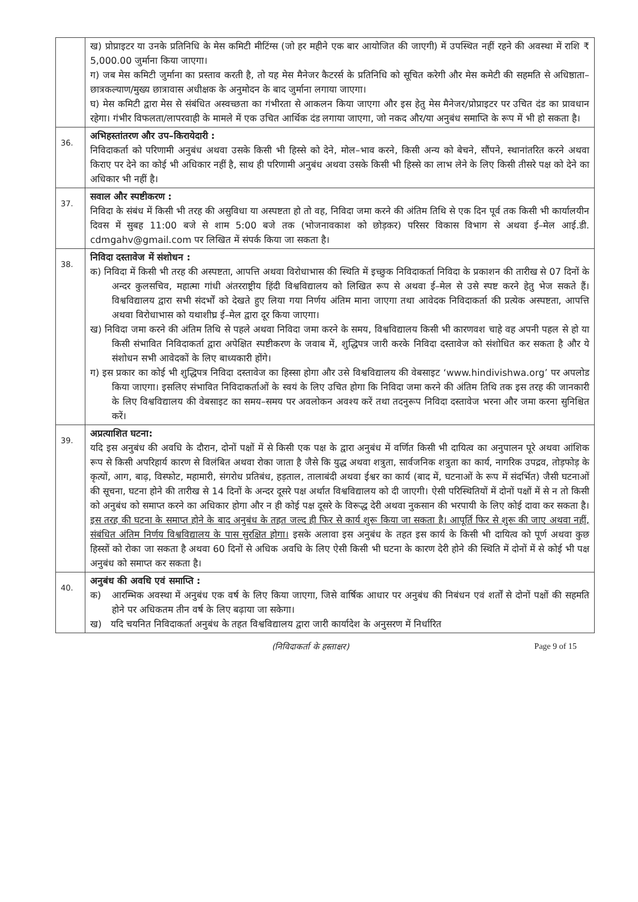| | ख) प्रोप्राइटर या उनके प्रतिनिधि के मेस कमिटी मीटिंग्स (जो हर महीने एक बार आयोजित की जाएगी) में उपस्थित नहीं रहने की अवस्था में राशि ₹ 5,000.00 जुर्माना किया जाएगा। ग) जब मेस कमिटी जुर्माना का प्रस्ताव करती है, तो यह मेस मैनेजर कैटरर्स के प्रतिनिधि को सूचित करेगी और मेस कमेटी की सहमति से अधिष्ठाता–छात्रकल्याण/मुख्य छात्रावास अधीक्षक के अनुमोदन के बाद जुर्माना लगाया जाएगा। घ) मेस कमिटी द्वारा मेस से संबंधित अस्वच्छता का गंभीरता से आकलन किया जाएगा और इस हेतु मेस मैनेजर/प्रोप्राइटर पर उचित दंड का प्रावधान रहेगा। गंभीर विफलता/लापरवाही के मामले में एक उचित आर्थिक दंड लगाया जाएगा, जो नकद और/या अनुबंध समाप्ति के रूप में भी हो सकता है। |
| 36. | अभिहस्तांतरण और उप–किरायेदारी : निविदाकर्ता को परिणामी अनुबंध अथवा उसके किसी भी हिस्से को देने, मोल–भाव करने, किसी अन्य को बेचने, सौंपने, स्थानांतरित करने अथवा किराए पर देने का कोई भी अधिकार नहीं है, साथ ही परिणामी अनुबंध अथवा उसके किसी भी हिस्से का लाभ लेने के लिए किसी तीसरे पक्ष को देने का अधिकार भी नहीं है। |
| 37. | सवाल और स्पष्टीकरण : निविदा के संबंध में किसी भी तरह की असुविधा या अस्पष्टता हो तो वह, निविदा जमा करने की अंतिम तिथि से एक दिन पूर्व तक किसी भी कार्यालयीन दिवस में सुबह 11:00 बजे से शाम 5:00 बजे तक (भोजनावकाश को छोड़कर) परिसर विकास विभाग से अथवा ई–मेल आई.डी. cdmgahv@gmail.com पर लिखित में संपर्क किया जा सकता है। |
| 38. | निविदा दस्तावेज में संशोधन : क) निविदा में किसी भी तरह की अस्पष्टता, आपत्ति अथवा विरोधाभास की स्थिति में इच्छुक निविदाकर्ता निविदा के प्रकाशन की तारीख से 07 दिनों के अन्दर कुलसचिव, महात्मा गांधी अंतरराष्ट्रीय हिंदी विश्वविद्यालय को लिखित रूप से अथवा ई–मेल से उसे स्पष्ट करने हेतु भेज सकते हैं। विश्वविद्यालय द्वारा सभी संदर्भों को देखते हुए लिया गया निर्णय अंतिम माना जाएगा तथा आवेदक निविदाकर्ता की प्रत्येक अस्पष्टता, आपत्ति अथवा विरोधाभास को यथाशीघ्र ई–मेल द्वारा दूर किया जाएगा। ख) निविदा जमा करने की अंतिम तिथि से पहले अथवा निविदा जमा करने के समय, विश्वविद्यालय किसी भी कारणवश चाहे वह अपनी पहल से हो या किसी संभावित निविदाकर्ता द्वारा अपेक्षित स्पष्टीकरण के जवाब में, शुद्धिपत्र जारी करके निविदा दस्तावेज को संशोधित कर सकता है और ये संशोधन सभी आवेदकों के लिए बाध्यकारी होंगे। ग) इस प्रकार का कोई भी शुद्धिपत्र निविदा दस्तावेज का हिस्सा होगा और उसे विश्वविद्यालय की वेबसाइट ‘www.hindivishwa.org’ पर अपलोड किया जाएगा। इसलिए संभावित निविदाकर्ताओं के स्वयं के लिए उचित होगा कि निविदा जमा करने की अंतिम तिथि तक इस तरह की जानकारी के लिए विश्वविद्यालय की वेबसाइट का समय–समय पर अवलोकन अवश्य करें तथा तदनुरूप निविदा दस्तावेज भरना और जमा करना सुनिश्चित करें। |
| 39. | अप्रत्याशित घटना: यदि इस अनुबंध की अवधि के दौरान, दोनों पक्षों में से किसी एक पक्ष के द्वारा अनुबंध में वर्णित किसी भी दायित्व का अनुपालन पूरे अथवा आंशिक रूप से किसी अपरिहार्य कारण से विलंबित अथवा रोका जाता है जैसे कि युद्ध अथवा शत्रुता, सार्वजनिक शत्रुता का कार्य, नागरिक उपद्रव, तोड़फोड़ के कृत्यों, आग, बाढ़, विस्फोट, महामारी, संगरोध प्रतिबंध, हड़ताल, तालाबंदी अथवा ईश्वर का कार्य (बाद में, घटनाओं के रूप में संदर्भित) जैसी घटनाओं की सूचना, घटना होने की तारीख से 14 दिनों के अन्दर दूसरे पक्ष अर्थात विश्वविद्यालय को दी जाएगी। ऐसी परिस्थितियों में दोनों पक्षों में से न तो किसी को अनुबंध को समाप्त करने का अधिकार होगा और न ही कोई पक्ष दूसरे के विरूद्ध देरी अथवा नुकसान की भरपायी के लिए कोई दावा कर सकता है। इस तरह की घटना के समाप्त होने के बाद अनुबंध के तहत जल्द ही फिर से कार्य शुरू किया जा सकता है। आपूर्ति फिर से शुरू की जाए अथवा नहीं, संबंधित अंतिम निर्णय विश्वविद्यालय के पास सुरक्षित होगा। इसके अलावा इस अनुबंध के तहत इस कार्य के किसी भी दायित्व को पूर्ण अथवा कुछ हिस्सों को रोका जा सकता है अथवा 60 दिनों से अधिक अवधि के लिए ऐसी किसी भी घटना के कारण देरी होने की स्थिति में दोनों में से कोई भी पक्ष अनुबंध को समाप्त कर सकता है। |
| 40. | अनुबंध की अवधि एवं समाप्ति : क) आरम्भिक अवस्था में अनुबंध एक वर्ष के लिए किया जाएगा, जिसे वार्षिक आधार पर अनुबंध की निबंधन एवं शर्तों से दोनों पक्षों की सहमति होने पर अधिकतम तीन वर्ष के लिए बढ़ाया जा सकेगा। ख) यदि चयनित निविदाकर्ता अनुबंध के तहत विश्वविद्यालय द्वारा जारी कार्यादेश के अनुसरण में निर्धारित |
(निविदाकर्ता के हस्ताक्षर) Page 9 of 15